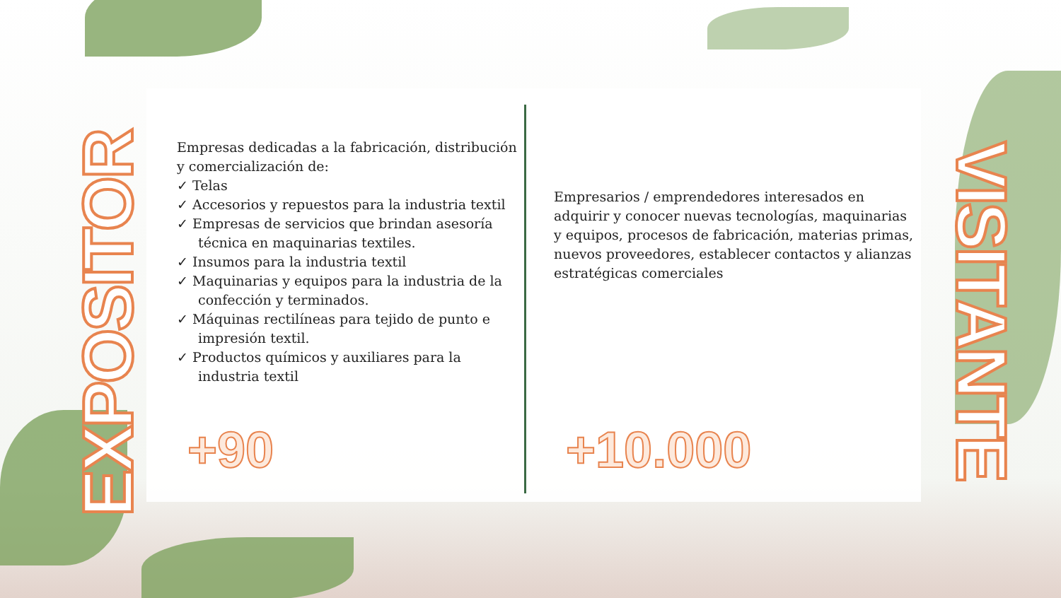EXPOSITOR
Empresas dedicadas a la fabricación, distribución y comercialización de:
✓ Telas
✓ Accesorios y repuestos para la industria textil
✓ Empresas de servicios que brindan asesoría técnica en maquinarias textiles.
✓ Insumos para la industria textil
✓ Maquinarias y equipos para la industria de la confección y terminados.
✓ Máquinas rectilíneas para tejido de punto e impresión textil.
✓ Productos químicos y auxiliares para la industria textil
Empresarios / emprendedores interesados en adquirir y conocer nuevas tecnologías, maquinarias y equipos, procesos de fabricación, materias primas, nuevos proveedores, establecer contactos y alianzas estratégicas comerciales
+90 +10.000
VISITANTE